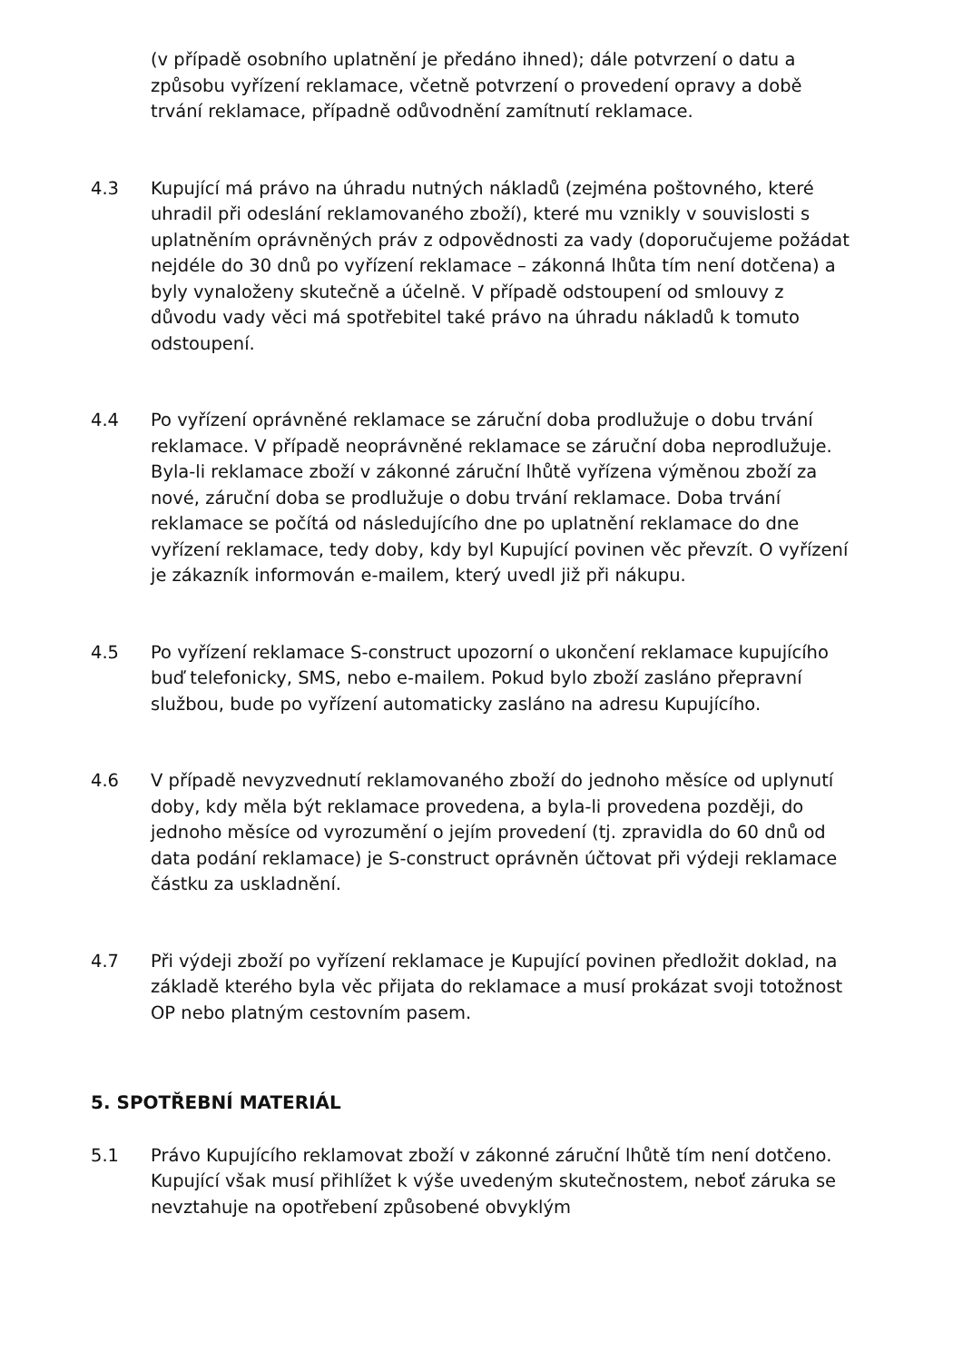(v případě osobního uplatnění je předáno ihned); dále potvrzení o datu a způsobu vyřízení reklamace, včetně potvrzení o provedení opravy a době trvání reklamace, případně odůvodnění zamítnutí reklamace.
4.3 Kupující má právo na úhradu nutných nákladů (zejména poštovného, které uhradil při odeslání reklamovaného zboží), které mu vznikly v souvislosti s uplatněním oprávněných práv z odpovědnosti za vady (doporučujeme požádat nejdéle do 30 dnů po vyřízení reklamace – zákonná lhůta tím není dotčena) a byly vynaloženy skutečně a účelně. V případě odstoupení od smlouvy z důvodu vady věci má spotřebitel také právo na úhradu nákladů k tomuto odstoupení.
4.4 Po vyřízení oprávněné reklamace se záruční doba prodlužuje o dobu trvání reklamace. V případě neoprávněné reklamace se záruční doba neprodlužuje. Byla-li reklamace zboží v zákonné záruční lhůtě vyřízena výměnou zboží za nové, záruční doba se prodlužuje o dobu trvání reklamace. Doba trvání reklamace se počítá od následujícího dne po uplatnění reklamace do dne vyřízení reklamace, tedy doby, kdy byl Kupující povinen věc převzít. O vyřízení je zákazník informován e-mailem, který uvedl již při nákupu.
4.5 Po vyřízení reklamace S-construct upozorní o ukončení reklamace kupujícího buď telefonicky, SMS, nebo e-mailem. Pokud bylo zboží zasláno přepravní službou, bude po vyřízení automaticky zasláno na adresu Kupujícího.
4.6 V případě nevyzvednutí reklamovaného zboží do jednoho měsíce od uplynutí doby, kdy měla být reklamace provedena, a byla-li provedena později, do jednoho měsíce od vyrozumění o jejím provedení (tj. zpravidla do 60 dnů od data podání reklamace) je S-construct oprávněn účtovat při výdeji reklamace částku za uskladnění.
4.7 Při výdeji zboží po vyřízení reklamace je Kupující povinen předložit doklad, na základě kterého byla věc přijata do reklamace a musí prokázat svoji totožnost OP nebo platným cestovním pasem.
5. SPOTŘEBNÍ MATERIÁL
5.1 Právo Kupujícího reklamovat zboží v zákonné záruční lhůtě tím není dotčeno. Kupující však musí přihlížet k výše uvedeným skutečnostem, neboť záruka se nevztahuje na opotřebení způsobené obvyklým